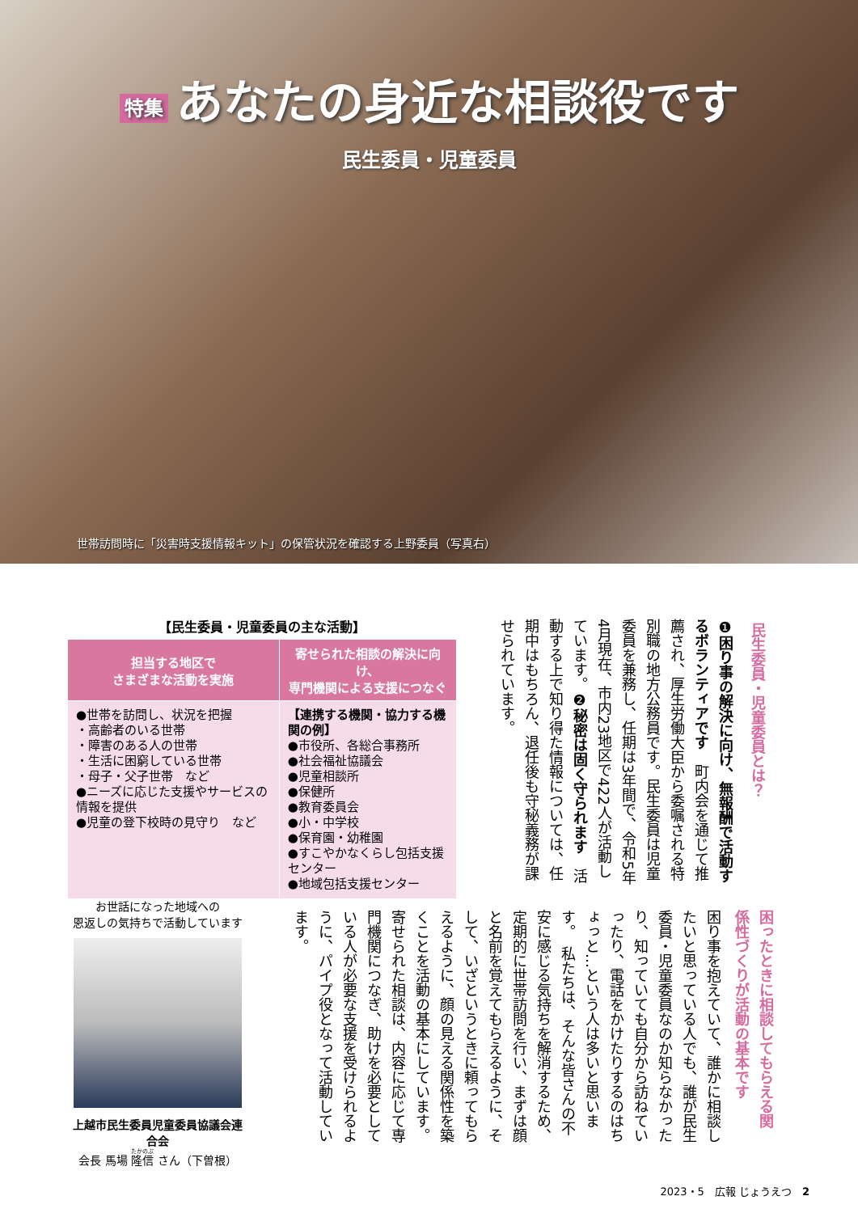特集 あなたの身近な相談役です
民生委員・児童委員
世帯訪問時に「災害時支援情報キット」の保管状況を確認する上野委員（写真右）
民生委員・児童委員とは？
❶困り事の解決に向け、無報酬で活動するボランティアです　町内会を通じて推薦され、厚生労働大臣から委嘱される特別職の地方公務員です。民生委員は児童委員を兼務し、任期は3年間で、令和5年4月現在、市内23地区で422人が活動しています。❷秘密は固く守られます　活動する上で知り得た情報については、任期中はもちろん、退任後も守秘義務が課せられています。
【民生委員・児童委員の主な活動】
| 担当する地区で さまざまな活動を実施 | 寄せられた相談の解決に向け、 専門機関による支援につなぐ |
| --- | --- |
| ●世帯を訪問し、状況を把握 ・高齢者のいる世帯 ・障害のある人の世帯 ・生活に困窮している世帯 ・母子・父子世帯 など ●ニーズに応じた支援やサービスの情報を提供 ●児童の登下校時の見守り など | 【連携する機関・協力する機関の例】 ●市役所、各総合事務所 ●社会福祉協議会 ●児童相談所 ●保健所 ●教育委員会 ●小・中学校 ●保育園・幼稚園 ●すこやかなくらし包括支援センター ●地域包括支援センター |
困ったときに相談してもらえる関係性づくりが活動の基本です
困り事を抱えていて、誰かに相談したいと思っている人でも、誰が民生委員・児童委員なのか知らなかったり、知っていても自分から訪ねていったり、電話をかけたりするのはちょっと…という人は多いと思います。　私たちは、そんな皆さんの不安に感じる気持ちを解消するため、定期的に世帯訪問を行い、まずは顔と名前を覚えてもらえるように、そして、いざというときに頼ってもらえるように、顔の見える関係性を築くことを活動の基本にしています。　寄せられた相談は、内容に応じて専門機関につなぎ、助けを必要としている人が必要な支援を受けられるように、パイプ役となって活動しています。
お世話になった地域への
恩返しの気持ちで活動しています
上越市民生委員児童委員協議会連合会
会長 馬場 隆信 さん（下曽根）
2023・5　広報 じょうえつ　2